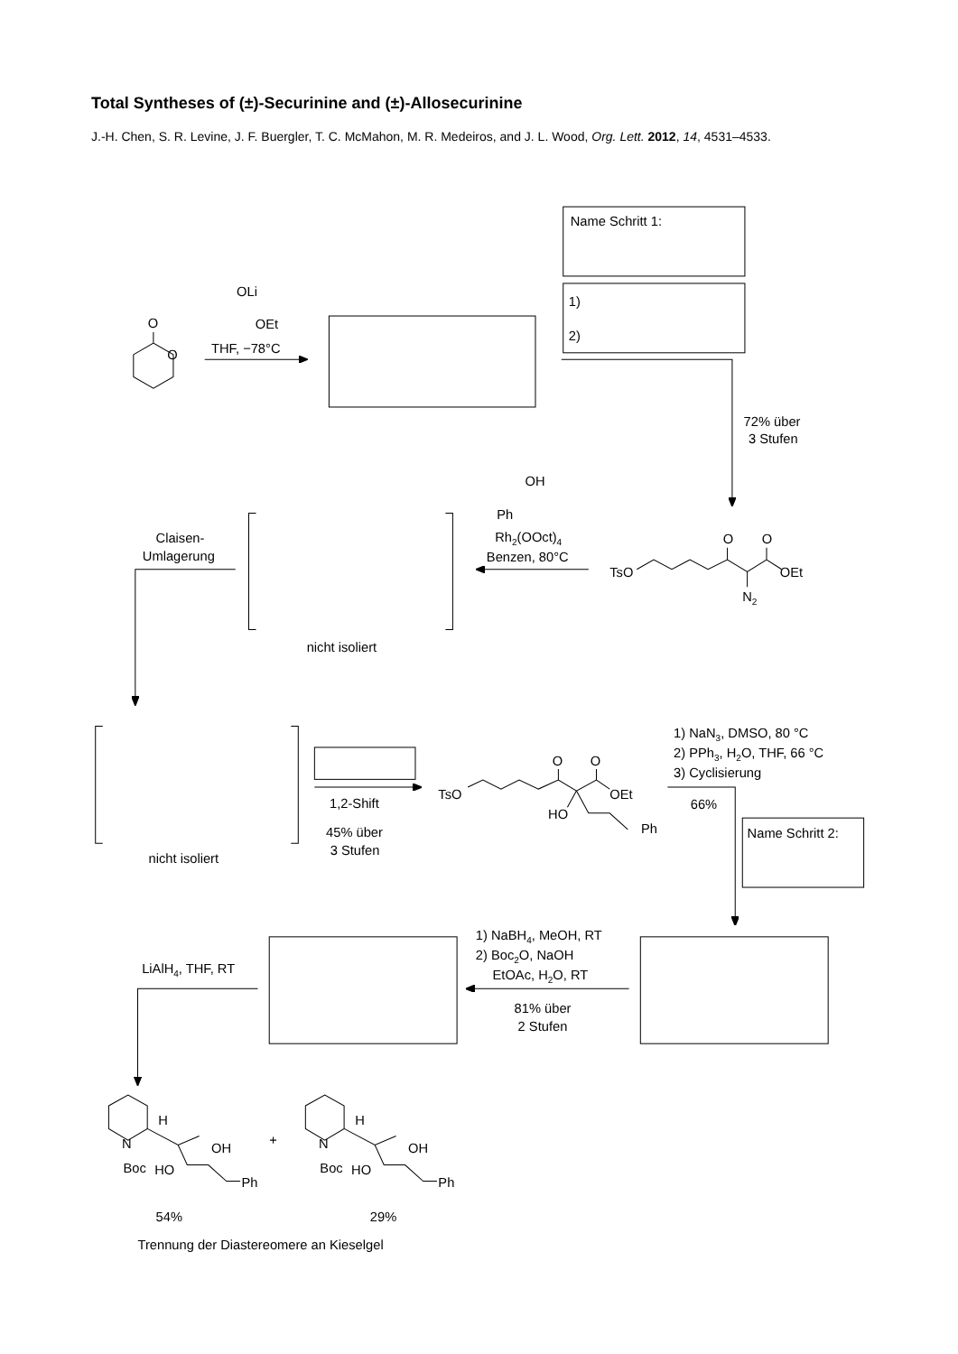Total Syntheses of (±)-Securinine and (±)-Allosecurinine
J.-H. Chen, S. R. Levine, J. F. Buergler, T. C. McMahon, M. R. Medeiros, and J. L. Wood, Org. Lett. 2012, 14, 4531–4533.
Name Schritt 1:
1)
2)
O
O
OLi
OEt
THF, −78°C
72% über
3 Stufen
OH
Ph
Rh2(OOct)4
Benzen, 80°C
Claisen-
Umlagerung
O
O
TsO
OEt
N2
nicht isoliert
1) NaN3, DMSO, 80 °C
2) PPh3, H2O, THF, 66 °C
3) Cyclisierung
66%
O
O
TsO
OEt
HO
Ph
1,2-Shift
45% über
3 Stufen
Name Schritt 2:
nicht isoliert
1) NaBH4, MeOH, RT
2) Boc2O, NaOH
EtOAc, H2O, RT
LiAlH4, THF, RT
81% über
2 Stufen
H
N
OH
Boc
HO
Ph
+
H
N
OH
Boc
HO
Ph
54%
29%
Trennung der Diastereomere an Kieselgel